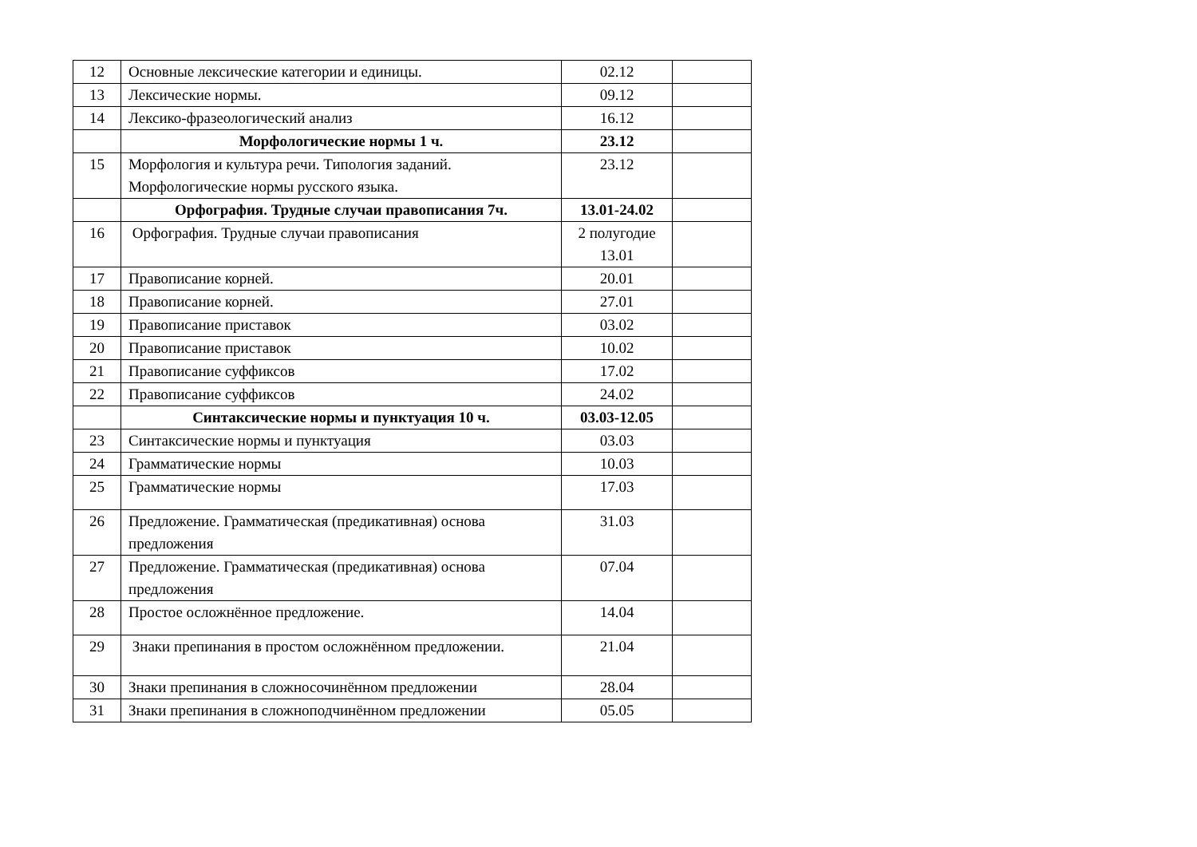| 12 | Основные лексические категории и единицы. | 02.12 | |
| 13 | Лексические нормы. | 09.12 | |
| 14 | Лексико-фразеологический анализ | 16.12 | |
| | Морфологические нормы 1 ч. | 23.12 | |
| 15 | Морфология и культура речи. Типология заданий. Морфологические нормы русского языка. | 23.12 | |
| | Орфография. Трудные случаи правописания 7ч. | 13.01-24.02 | |
| 16 | Орфография. Трудные случаи правописания | 2 полугодие 13.01 | |
| 17 | Правописание корней. | 20.01 | |
| 18 | Правописание корней. | 27.01 | |
| 19 | Правописание приставок | 03.02 | |
| 20 | Правописание приставок | 10.02 | |
| 21 | Правописание суффиксов | 17.02 | |
| 22 | Правописание суффиксов | 24.02 | |
| | Синтаксические нормы и пунктуация 10 ч. | 03.03-12.05 | |
| 23 | Синтаксические нормы и пунктуация | 03.03 | |
| 24 | Грамматические нормы | 10.03 | |
| 25 | Грамматические нормы | 17.03 | |
| 26 | Предложение. Грамматическая (предикативная) основа предложения | 31.03 | |
| 27 | Предложение. Грамматическая (предикативная) основа предложения | 07.04 | |
| 28 | Простое осложнённое предложение. | 14.04 | |
| 29 | Знаки препинания в простом осложнённом предложении. | 21.04 | |
| 30 | Знаки препинания в сложносочинённом предложении | 28.04 | |
| 31 | Знаки препинания в сложноподчинённом предложении | 05.05 | |